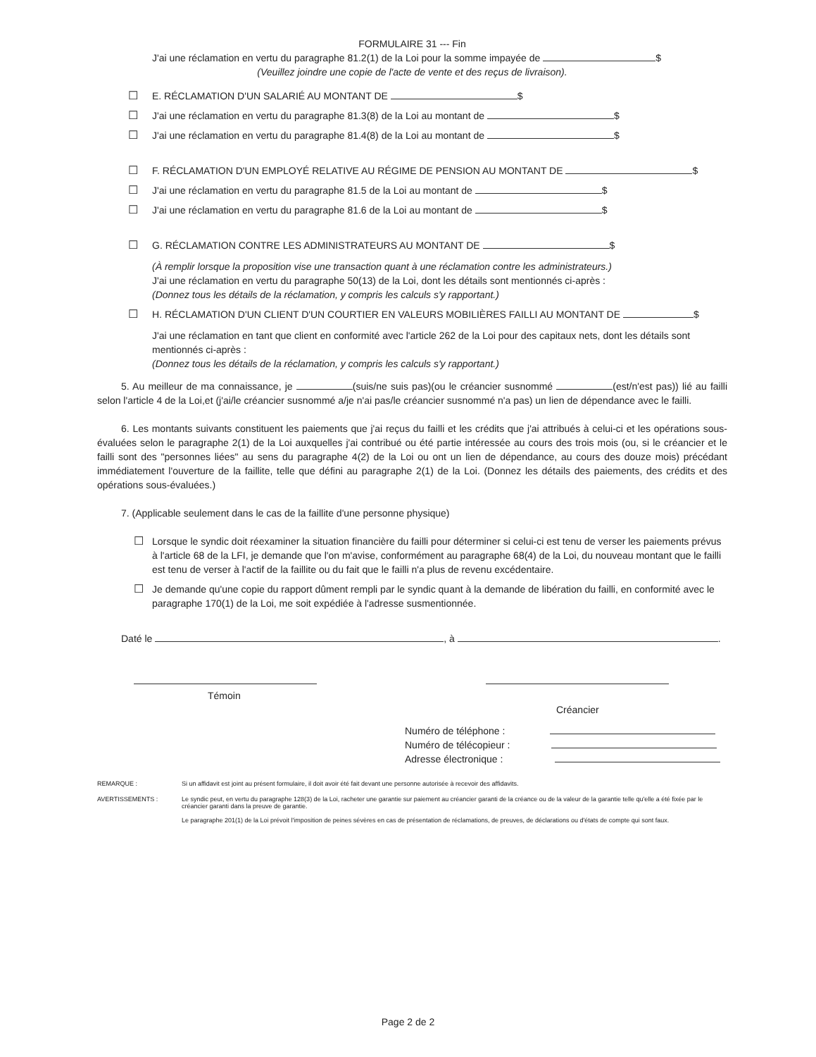FORMULAIRE 31 --- Fin
J'ai une réclamation en vertu du paragraphe 81.2(1) de la Loi pour la somme impayée de $
(Veuillez joindre une copie de l'acte de vente et des reçus de livraison).
☐
E. RÉCLAMATION D'UN SALARIÉ AU MONTANT DE $
☐
J'ai une réclamation en vertu du paragraphe 81.3(8) de la Loi au montant de $
☐
J'ai une réclamation en vertu du paragraphe 81.4(8) de la Loi au montant de $
☐
F. RÉCLAMATION D'UN EMPLOYÉ RELATIVE AU RÉGIME DE PENSION AU MONTANT DE $
☐
J'ai une réclamation en vertu du paragraphe 81.5 de la Loi au montant de $
☐
J'ai une réclamation en vertu du paragraphe 81.6 de la Loi au montant de $
☐
G. RÉCLAMATION CONTRE LES ADMINISTRATEURS AU MONTANT DE $
(À remplir lorsque la proposition vise une transaction quant à une réclamation contre les administrateurs.)
J'ai une réclamation en vertu du paragraphe 50(13) de la Loi, dont les détails sont mentionnés ci-après :
(Donnez tous les détails de la réclamation, y compris les calculs s'y rapportant.)
☐
H. RÉCLAMATION D'UN CLIENT D'UN COURTIER EN VALEURS MOBILIÈRES FAILLI AU MONTANT DE $
J'ai une réclamation en tant que client en conformité avec l'article 262 de la Loi pour des capitaux nets, dont les détails sont mentionnés ci-après :
(Donnez tous les détails de la réclamation, y compris les calculs s'y rapportant.)
5. Au meilleur de ma connaissance, je (suis/ne suis pas)(ou le créancier susnommé (est/n'est pas)) lié au failli selon l'article 4 de la Loi,et (j'ai/le créancier susnommé a/je n'ai pas/le créancier susnommé n'a pas) un lien de dépendance avec le failli.
6. Les montants suivants constituent les paiements que j'ai reçus du failli et les crédits que j'ai attribués à celui-ci et les opérations sous-évaluées selon le paragraphe 2(1) de la Loi auxquelles j'ai contribué ou été partie intéressée au cours des trois mois (ou, si le créancier et le failli sont des "personnes liées" au sens du paragraphe 4(2) de la Loi ou ont un lien de dépendance, au cours des douze mois) précédant immédiatement l'ouverture de la faillite, telle que défini au paragraphe 2(1) de la Loi. (Donnez les détails des paiements, des crédits et des opérations sous-évaluées.)
7. (Applicable seulement dans le cas de la faillite d'une personne physique)
☐
Lorsque le syndic doit réexaminer la situation financière du failli pour déterminer si celui-ci est tenu de verser les paiements prévus à l'article 68 de la LFI, je demande que l'on m'avise, conformément au paragraphe 68(4) de la Loi, du nouveau montant que le failli est tenu de verser à l'actif de la faillite ou du fait que le failli n'a plus de revenu excédentaire.
☐
Je demande qu'une copie du rapport dûment rempli par le syndic quant à la demande de libération du failli, en conformité avec le paragraphe 170(1) de la Loi, me soit expédiée à l'adresse susmentionnée.
Daté le , à .
Témoin
Créancier
Numéro de téléphone :
Numéro de télécopieur :
Adresse électronique :
REMARQUE : Si un affidavit est joint au présent formulaire, il doit avoir été fait devant une personne autorisée à recevoir des affidavits.
AVERTISSEMENTS : Le syndic peut, en vertu du paragraphe 128(3) de la Loi, racheter une garantie sur paiement au créancier garanti de la créance ou de la valeur de la garantie telle qu'elle a été fixée par le créancier garanti dans la preuve de garantie.
Le paragraphe 201(1) de la Loi prévoit l'imposition de peines sévères en cas de présentation de réclamations, de preuves, de déclarations ou d'états de compte qui sont faux.
Page 2 de 2